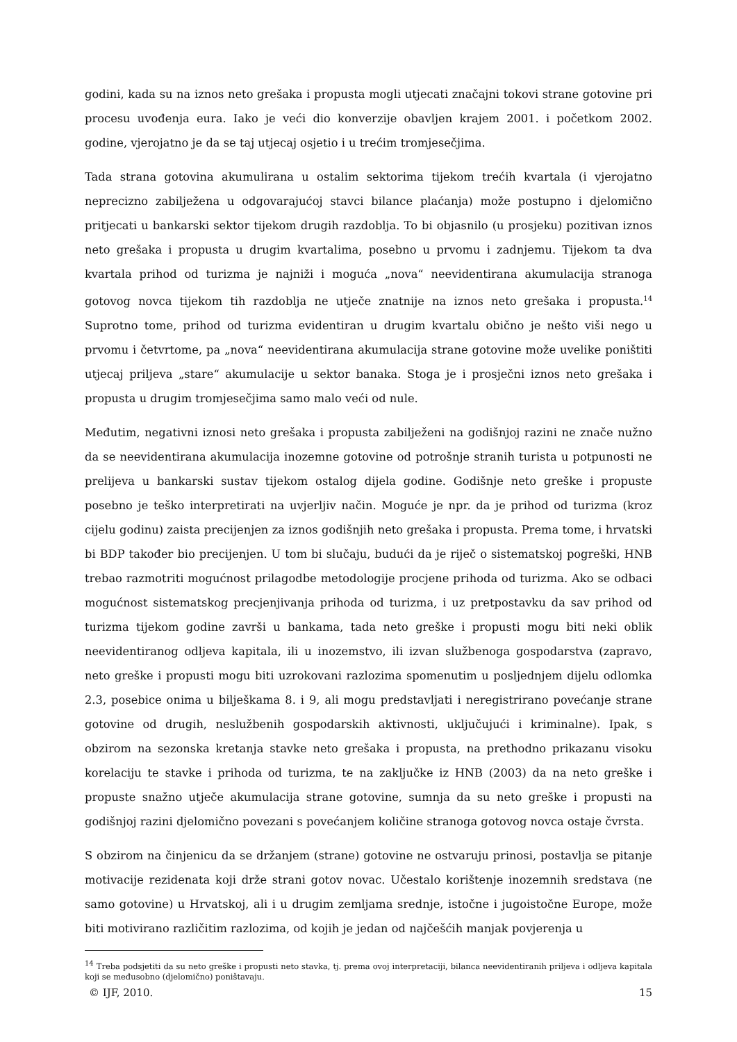godini, kada su na iznos neto grešaka i propusta mogli utjecati značajni tokovi strane gotovine pri procesu uvođenja eura. Iako je veći dio konverzije obavljen krajem 2001. i početkom 2002. godine, vjerojatno je da se taj utjecaj osjetio i u trećim tromjesečjima.
Tada strana gotovina akumulirana u ostalim sektorima tijekom trećih kvartala (i vjerojatno neprecizno zabilježena u odgovarajućoj stavci bilance plaćanja) može postupno i djelomično pritjecati u bankarski sektor tijekom drugih razdoblja. To bi objasnilo (u prosjeku) pozitivan iznos neto grešaka i propusta u drugim kvartalima, posebno u prvomu i zadnjemu. Tijekom ta dva kvartala prihod od turizma je najniži i moguća „nova“ neevidentirana akumulacija stranoga gotovog novca tijekom tih razdoblja ne utječe znatnije na iznos neto grešaka i propusta.<sup>14</sup> Suprotno tome, prihod od turizma evidentiran u drugim kvartalu obično je nešto viši nego u prvomu i četvrtome, pa „nova“ neevidentirana akumulacija strane gotovine može uvelike poništiti utjecaj priljeva „stare“ akumulacije u sektor banaka. Stoga je i prosječni iznos neto grešaka i propusta u drugim tromjesečjima samo malo veći od nule.
Međutim, negativni iznosi neto grešaka i propusta zabilježeni na godišnjoj razini ne znače nužno da se neevidentirana akumulacija inozemne gotovine od potrošnje stranih turista u potpunosti ne prelijeva u bankarski sustav tijekom ostalog dijela godine. Godišnje neto greške i propuste posebno je teško interpretirati na uvjerljiv način. Moguće je npr. da je prihod od turizma (kroz cijelu godinu) zaista precijenjen za iznos godišnjih neto grešaka i propusta. Prema tome, i hrvatski bi BDP također bio precijenjen. U tom bi slučaju, budući da je riječ o sistematskoj pogreški, HNB trebao razmotriti mogućnost prilagodbe metodologije procjene prihoda od turizma. Ako se odbaci mogućnost sistematskog precjenjivanja prihoda od turizma, i uz pretpostavku da sav prihod od turizma tijekom godine završi u bankama, tada neto greške i propusti mogu biti neki oblik neevidentiranog odljeva kapitala, ili u inozemstvo, ili izvan službenoga gospodarstva (zapravo, neto greške i propusti mogu biti uzrokovani razlozima spomenutim u posljednjem dijelu odlomka 2.3, posebice onima u bilješkama 8. i 9, ali mogu predstavljati i neregistrirano povećanje strane gotovine od drugih, neslužbenih gospodarskih aktivnosti, uključujući i kriminalne). Ipak, s obzirom na sezonska kretanja stavke neto grešaka i propusta, na prethodno prikazanu visoku korelaciju te stavke i prihoda od turizma, te na zaključke iz HNB (2003) da na neto greške i propuste snažno utječe akumulacija strane gotovine, sumnja da su neto greške i propusti na godišnjoj razini djelomično povezani s povećanjem količine stranoga gotovog novca ostaje čvrsta.
S obzirom na činjenicu da se držanjem (strane) gotovine ne ostvaruju prinosi, postavlja se pitanje motivacije rezidenata koji drže strani gotov novac. Učestalo korištenje inozemnih sredstava (ne samo gotovine) u Hrvatskoj, ali i u drugim zemljama srednje, istočne i jugoistočne Europe, može biti motivirano različitim razlozima, od kojih je jedan od najčešćih manjak povjerenja u
<sup>14</sup> Treba podsjetiti da su neto greške i propusti neto stavka, tj. prema ovoj interpretaciji, bilanca neevidentiranih priljeva i odljeva kapitala koji se međusobno (djelomično) poništavaju.
© IJF, 2010. 15